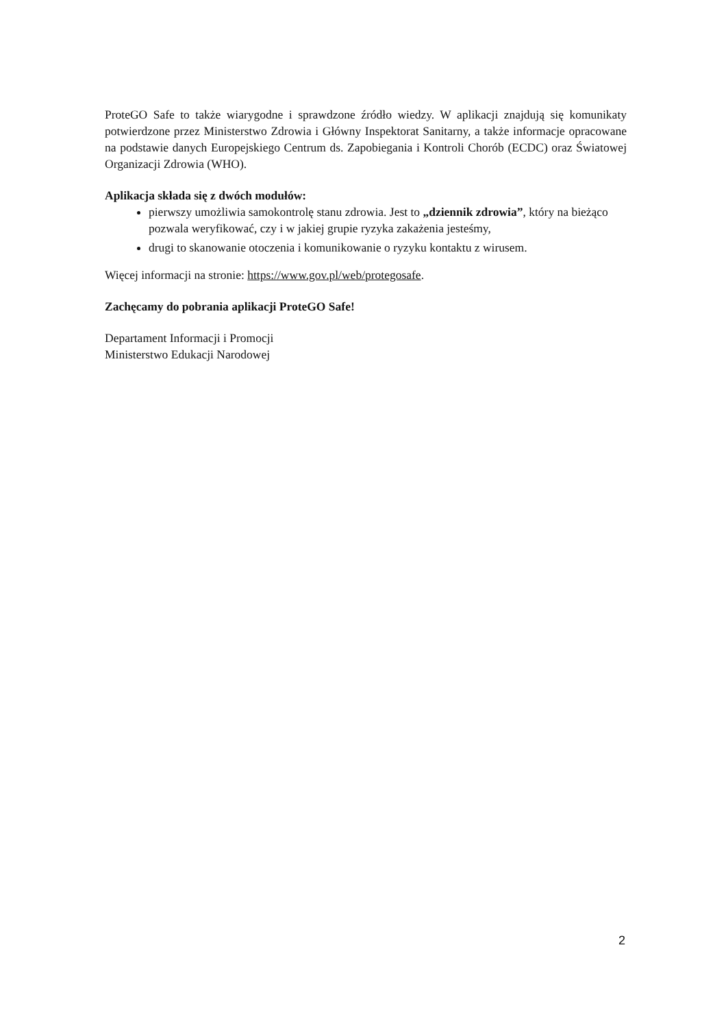ProteGO Safe to także wiarygodne i sprawdzone źródło wiedzy. W aplikacji znajdują się komunikaty potwierdzone przez Ministerstwo Zdrowia i Główny Inspektorat Sanitarny, a także informacje opracowane na podstawie danych Europejskiego Centrum ds. Zapobiegania i Kontroli Chorób (ECDC) oraz Światowej Organizacji Zdrowia (WHO).
Aplikacja składa się z dwóch modułów:
pierwszy umożliwia samokontrolę stanu zdrowia. Jest to „dziennik zdrowia”, który na bieżąco pozwala weryfikować, czy i w jakiej grupie ryzyka zakażenia jesteśmy,
drugi to skanowanie otoczenia i komunikowanie o ryzyku kontaktu z wirusem.
Więcej informacji na stronie: https://www.gov.pl/web/protegosafe.
Zachęcamy do pobrania aplikacji ProteGO Safe!
Departament Informacji i Promocji
Ministerstwo Edukacji Narodowej
2